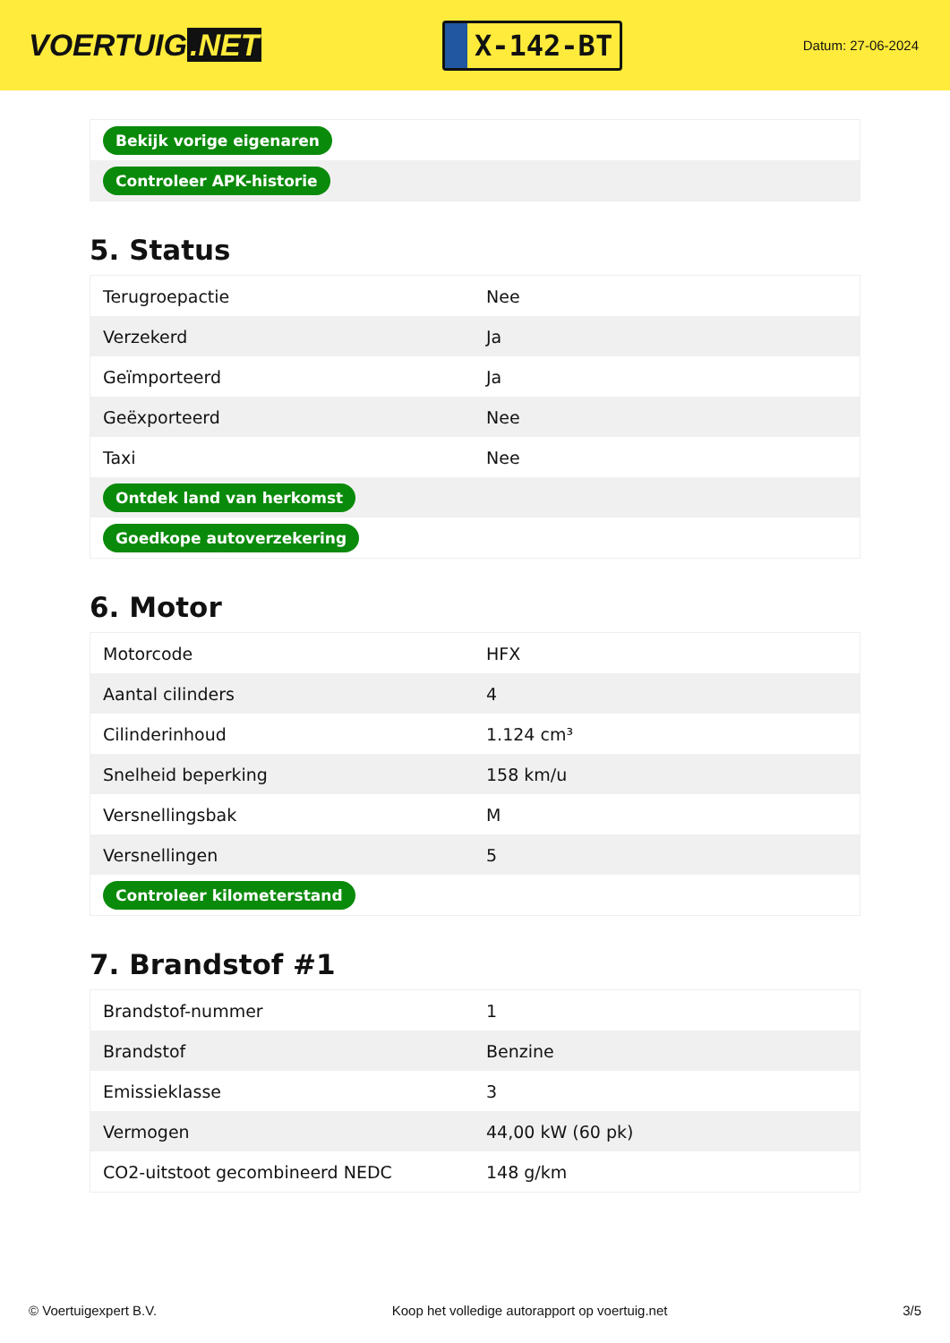VOERTUIG.NET
X-142-BT
Datum: 27-06-2024
| Bekijk vorige eigenaren |
| Controleer APK-historie |
5. Status
| Terugroepactie | Nee |
| Verzekerd | Ja |
| Geïmporteerd | Ja |
| Geëxporteerd | Nee |
| Taxi | Nee |
| Ontdek land van herkomst | |
| Goedkope autoverzekering | |
6. Motor
| Motorcode | HFX |
| Aantal cilinders | 4 |
| Cilinderinhoud | 1.124 cm³ |
| Snelheid beperking | 158 km/u |
| Versnellingsbak | M |
| Versnellingen | 5 |
| Controleer kilometerstand | |
7. Brandstof #1
| Brandstof-nummer | 1 |
| Brandstof | Benzine |
| Emissieklasse | 3 |
| Vermogen | 44,00 kW (60 pk) |
| CO2-uitstoot gecombineerd NEDC | 148 g/km |
© Voertuigexpert B.V. Koop het volledige autorapport op voertuig.net 3/5